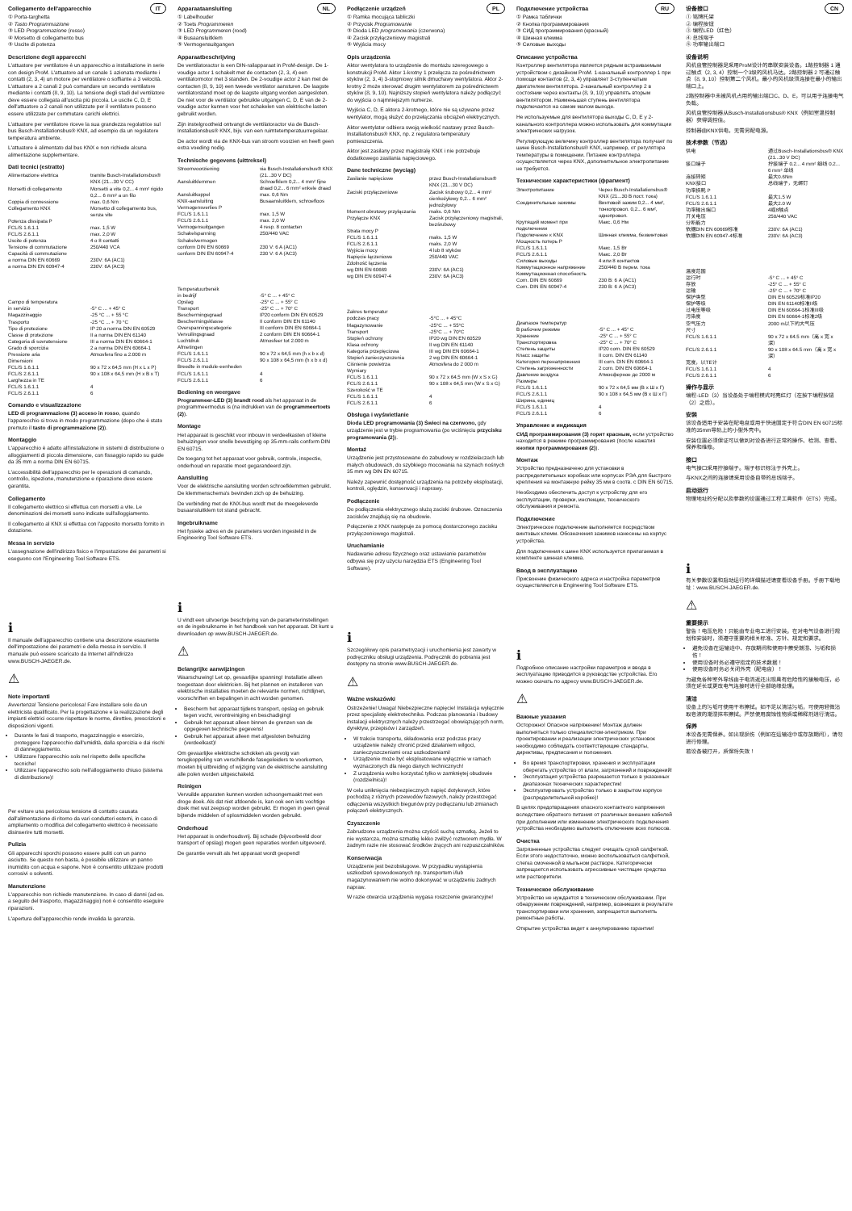Collegamento dell'apparecchio IT
① Porta-targhetta
② Tasto Programmazione
③ LED Programmazione (rosso)
④ Morsetto di collegamento bus
⑤ Uscite di potenza
Descrizione degli apparecchi
L'attuatore per ventilatore è un apparecchio a installazione in serie con design ProM. L'attuatore ad un canale 1 azionata mediante i contatti (2, 3, 4) un motore per ventilatore o soffiante a 3 velocità. L'attuatore a 2 canali 2 può comandare un secondo ventilatore mediante i contatti (8, 9, 10). La tensione degli stadi del ventilatore deve essere collegata all'uscita più piccola. Le uscite C, D, E dell'attuatore a 2 canali non utilizzate per il ventilatore possono essere utilizzate per commutare carichi elettrici.
L'attuatore per ventilatore riceve la sua grandezza regolatrice sul bus Busch-Installationsbus® KNX, ad esempio da un regolatore temperatura ambiente.
L'attuatore è alimentato dal bus KNX e non richiede alcuna alimentazione supplementare.
Dati tecnici (estratto)
| Alimentazione elettrica | tramite Busch-Installationsbus® KNX (21...30 V CC) |
| Morsetti di collegamento | Morsetti a vite 0,2... 4 mm² rigido 0,2... 6 mm² a un filo |
| Coppia di connessione | max. 0,6 Nm |
| Collegamento KNX | Morsetto di collegamento bus, senza vite |
| Potenza dissipata P | |
| FCL/S 1.6.1.1 | max. 1,5 W |
| FCL/S 2.6.1.1 | max. 2,0 W |
| Uscite di potenza | 4 o 8 contatti |
| Tensione di commutazione | 250/440 VCA |
| Capacità di commutazione | |
| a norma DIN EN 60669 | 230V: 6A (AC1) |
| a norma DIN EN 60947-4 | 230V: 6A (AC3) |
| Campo di temperatura | |
| in servizio | -5° C ... + 45° C |
| Magazzinaggio | -25 °C ... + 55 °C |
| Trasporto | -25 °C ... + 70 °C |
| Tipo di protezione | IP 20 a norma DIN EN 60529 |
| Classe di protezione | II a norma DIN EN 61140 |
| Categoria di sovratensione | III a norma DIN EN 60664-1 |
| Grado di sporcizia | 2 a norma DIN EN 60664-1 |
| Pressione aria | Atmosfera fino a 2.000 m |
| Dimensioni | |
| FCL/S 1.6.1.1 | 90 x 72 x 64,5 mm (H x L x P) |
| FCL/S 2.6.1.1 | 90 x 108 x 64,5 mm (H x B x T) |
| Larghezza in TE | |
| FCL/S 1.6.1.1 | 4 |
| FCL/S 2.6.1.1 | 6 |
Comando e visualizzazione
LED di programmazione (3) acceso in rosso, quando l'apparecchio si trova in modo programmazione (dopo che è stato premuto il tasto di programmazione (2)).
Montaggio
L'apparecchio è adatto all'installazione in sistemi di distribuzione o alloggiamenti di piccola dimensione, con fissaggio rapido su guide da 35 mm a norma DIN EN 60715.
L'accessibilità dell'apparecchio per le operazioni di comando, controllo, ispezione, manutenzione e riparazione deve essere garantita.
Collegamento
Il collegamento elettrico si effettua con morsetti a vite. Le denominazioni dei morsetti sono indicate sull'alloggiamento.
Il collegamento al KNX si effettua con l'apposito morsetto fornito in dotazione.
Messa in servizio
L'assegnazione dell'indirizzo fisico e l'impostazione dei parametri si eseguono con l'Engineering Tool Software ETS.
ℹ
Il manuale dell'apparecchio contiene una descrizione esauriente dell'impostazione dei parametri e della messa in servizio. Il manuale può essere scaricato da Internet all'indirizzo www.BUSCH-JAEGER.de.
⚠
Note importanti
Avvertenza! Tensione pericolosa! Fare installare solo da un elettricista qualificato. Per la progettazione e la realizzazione degli impianti elettrici occorre rispettare le norme, direttive, prescrizioni e disposizioni vigenti.
Durante le fasi di trasporto, magazzinaggio e esercizio, proteggere l'apparecchio dall'umidità, dalla sporcizia e dai rischi di danneggiamento.
Utilizzare l'apparecchio solo nel rispetto delle specifiche tecniche!
Utilizzare l'apparecchio solo nell'alloggiamento chiuso (sistema di distribuzione)!
Per evitare una pericolosa tensione di contatto causata dall'alimentazione di ritorno da vari conduttori esterni, in caso di ampliamento o modifica del collegamento elettrico è necessario disinserire tutti morsetti.
Pulizia
Gli apparecchi sporchi possono essere puliti con un panno asciutto. Se questo non basta, è possibile utilizzare un panno inumidito con acqua e sapone. Non è consentito utilizzare prodotti corrosivi o solventi.
Manutenzione
L'apparecchio non richiede manutenzione. In caso di danni (ad es. a seguito del trasporto, magazzinaggio) non è consentito eseguire riparazioni.
L'apertura dell'apparecchio rende invalida la garanzia.
Apparaataansluiting NL
① Labelhouder
② Toets Programmeren
③ LED Programmeren (rood)
④ Busaansluitklem
⑤ Vermogensuitgangen
Apparaatbeschrijving
De ventilatoractor is een DIN-railapparaat in ProM-design. De 1-voudige actor 1 schakelt met de contacten (2, 3, 4) een ventilatormotor met 3 standen. De 2-voudige actor 2 kan met de contacten (8, 9, 10) een tweede ventilator aansturen. De laagste ventilatorstand moet op de laagste uitgang worden aangesloten. De niet voor de ventilator gebruikte uitgangen C, D, E van de 2-voudige actor kunnen voor het schakelen van elektrische lasten gebruikt worden.
Zijn instelgrootheid ontvangt de ventilatoractor via de Busch-Installationsbus® KNX, bijv. van een ruimtetemperatuurregelaar.
De actor wordt via de KNX-bus van stroom voorzien en heeft geen extra voeding nodig.
Technische gegevens (uittreksel)
| Stroomvoorziening | via Busch-Installationsbus® KNX (21...30 V DC) |
| Aansluitklemmen | Schroefklem 0,2... 4 mm² fijne draad 0,2... 6 mm² enkele draad |
| Aansluitkoppel | max. 0,6 Nm |
| KNX-aansluiting | Busaansluitklem, schroefloos |
| Vermogensverlies P | |
| FCL/S 1.6.1.1 | max. 1,5 W |
| FCL/S 2.6.1.1 | max. 2,0 W |
| Vermogensuitgangen | 4 resp. 8 contacten |
| Schakelspanning | 250/440 VAC |
| Schakelvermogen | |
| conform DIN EN 60669 | 230 V: 6 A (AC1) |
| conform DIN EN 60947-4 | 230 V: 6 A (AC3) |
| Temperatuurbereik | |
| in bedrijf | -5° C ... + 45° C |
| Opslag | -25° C ... + 55° C |
| Transport | -25° C ... + 70° C |
| Beschermingsgraad | IP20 conform DIN EN 60529 |
| Beschermingsklasse | II conform DIN EN 61140 |
| Overspanningscategorie | III conform DIN EN 60664-1 |
| Vervuilingsgraad | 2 conform DIN EN 60664-1 |
| Luchtdruk | Atmosfeer tot 2.000 m |
| Afmetingen | |
| FCL/S 1.6.1.1 | 90 x 72 x 64,5 mm (h x b x d) |
| FCL/S 2.6.1.1 | 90 x 108 x 64,5 mm (h x b x d) |
| Breedte in module-eenheden | |
| FCL/S 1.6.1.1 | 4 |
| FCL/S 2.6.1.1 | 6 |
Bediening en weergave
Programmeer-LED (3) brandt rood als het apparaat in de programmeermodus is (na indrukken van de programmeertoets (2)).
Montage
Het apparaat is geschikt voor inbouw in verdeelkasten of kleine behuizingen voor snelle bevestiging op 35-mm-rails conform DIN EN 60715.
De toegang tot het apparaat voor gebruik, controle, inspectie, onderhoud en reparatie moet gegarandeerd zijn.
Aansluiting
Voor de elektrische aansluiting worden schroefklemmen gebruikt. De klemmenschema's bevinden zich op de behuizing.
De verbinding met de KNX-bus wordt met de meegeleverde busaansluitklem tot stand gebracht.
Ingebruikname
Het fysieke adres en de parameters worden ingesteld in de Engineering Tool Software ETS.
ℹ
U vindt een uitvoerige beschrijving van de parameterinstellingen en de ingebruikname in het handboek van het apparaat. Dit kunt u downloaden op www.BUSCH-JAEGER.de.
⚠
Belangrijke aanwijzingen
Waarschuwing! Let op, gevaarlijke spanning! Installatie alleen toegestaan door elektricien. Bij het plannen en installeren van elektrische installaties moeten de relevante normen, richtlijnen, voorschriften en bepalingen in acht worden genomen.
Bescherm het apparaat tijdens transport, opslag en gebruik tegen vocht, verontreiniging en beschadiging!
Gebruik het apparaat alleen binnen de grenzen van de opgegeven technische gegevens!
Gebruik het apparaat alleen met afgesloten behuizing (verdeelkast)!
Om gevaarlijke elektrische schokken als gevolg van terugkoppeling van verschillende fasegeleiders te voorkomen, moeten bij uitbreiding of wijziging van de elektrische aansluiting alle polen worden uitgeschakeld.
Reinigen
Vervuilde apparaten kunnen worden schoongemaakt met een droge doek. Als dat niet afdoende is, kan ook een iets vochtige doek met wat zeepsop worden gebruikt. Er mogen in geen geval bijtende middelen of oplosmiddelen worden gebruikt.
Onderhoud
Het apparaat is onderhoudsvrij. Bij schade (bijvoorbeeld door transport of opslag) mogen geen reparaties worden uitgevoerd.
De garantie vervalt als het apparaat wordt geopend!
Podłączenie urządzeń PL
① Ramka mocująca tabliczki
② Przycisk Programowanie
③ Dioda LED programowania (czerwona)
④ Zacisk przyłączeniowy magistrali
⑤ Wyjścia mocy
Opis urządzenia
Aktor wentylatora to urządzenie do montażu szeregowego o konstrukcji ProM. Aktor 1-krotny 1 przełącza za pośrednictwem styków (2, 3, 4) 3-stopniowy silnik dmuchawy wentylatora. Aktor 2-krotny 2 może sterować drugim wentylatorem za pośrednictwem styków (8, 9, 10). Najniższy stopień wentylatora należy podłączyć do wyjścia o najmniejszym numerze.
Wyjścia C, D, E aktora 2-krotnego, które nie są używane przez wentylator, mogą służyć do przełączania obciążeń elektrycznych.
Aktor wentylator odbiera swoją wielkość nastawy przez Busch-Installationsbus® KNX, np. z regulatora temperatury pomieszczenia.
Aktor jest zasilany przez magistralę KNX i nie potrzebuje dodatkowego zasilania napięciowego.
Dane techniczne (wyciąg)
| Zasilanie napięciowe | przez Busch-Installationsbus® KNX (21...30 V DC) |
| Zaciski przyłączeniowe | Zacisk śrubowy 0,2... 4 mm² cienkożyłowy 0,2... 6 mm² jednożyłowy |
| Moment obrotowy przyłączania | maks. 0,6 Nm |
| Przyłącze KNX | Zacisk przyłączeniowy magistrali, bezśrubowy |
| Strata mocy P | |
| FCL/S 1.6.1.1 | maks. 1,5 W |
| FCL/S 2.6.1.1 | maks. 2,0 W |
| Wyjścia mocy | 4 lub 8 styków |
| Napięcie łączeniowe | 250/440 VAC |
| Zdolność łączenia | |
| wg DIN EN 60669 | 230V: 6A (AC1) |
| wg DIN EN 60947-4 | 230V: 6A (AC3) |
| Zakres temperatur | |
| podczas pracy | -5°C ... + 45°C |
| Magazynowanie | -25°C ... + 55°C |
| Transport | -25°C ... + 70°C |
| Stopień ochrony | IP20 wg DIN EN 60529 |
| Klasa ochrony | II wg DIN EN 61140 |
| Kategoria przepięciowa | III wg DIN EN 60664-1 |
| Stopień zanieczyszczenia | 2 wg DIN EN 60664-1 |
| Ciśnienie powietrza | Atmosfera do 2 000 m |
| Wymiary | |
| FCL/S 1.6.1.1 | 90 x 72 x 64,5 mm (W x S x G) |
| FCL/S 2.6.1.1 | 90 x 108 x 64,5 mm (W x S x G) |
| Szerokość w TE | |
| FCL/S 1.6.1.1 | 4 |
| FCL/S 2.6.1.1 | 6 |
Obsługa i wyświetlanie
Dioda LED programowania (3) Świeci na czerwono, gdy urządzenie jest w trybie programowania (po wciśnięciu przycisku programowania (2)).
Montaż
Urządzenie jest przystosowane do zabudowy w rozdzielaczach lub małych obudowach, do szybkiego mocowania na szynach nośnych 35 mm wg DIN EN 60715.
Należy zapewnić dostępność urządzenia na potrzeby eksploatacji, kontroli, oględzin, konserwacji i naprawy.
Podłączenie
Do podłączenia elektrycznego służą zaciski śrubowe. Oznaczenia zacisków znajdują się na obudowie.
Połączenie z KNX następuje za pomocą dostarczonego zacisku przyłączeniowego magistrali.
Uruchamianie
Nadawanie adresu fizycznego oraz ustawianie parametrów odbywa się przy użyciu narzędzia ETS (Engineering Tool Software).
ℹ
Szczegółowy opis parametryzacji i uruchomienia jest zawarty w podręczniku obsługi urządzenia. Podręcznik do pobrania jest dostępny na stronie www.BUSCH-JAEGER.de.
⚠
Ważne wskazówki
Ostrzeżenie! Uwaga! Niebezpieczne napięcie! Instalacja wyłącznie przez specjalistę elektrotechnika. Podczas planowania i budowy instalacji elektrycznych należy przestrzegać obowiązujących norm, dyrektyw, przepisów i zarządzeń.
W trakcie transportu, składowania oraz podczas pracy urządzenie należy chronić przed działaniem wilgoci, zanieczyszczeniami oraz uszkodzeniami!
Urządzenie może być eksploatowane wyłącznie w ramach wyznaczonych dla niego danych technicznych!
Z urządzenia wolno korzystać tylko w zamkniętej obudowie (rozdzielnica)!
W celu uniknięcia niebezpiecznych napięć dotykowych, które pochodzą z różnych przewodów fazowych, należy przestrzegać odłączenia wszystkich biegunów przy podłączaniu lub zmianach połączeń elektrycznych.
Czyszczenie
Zabrudzone urządzenia można czyścić suchą szmatką. Jeżeli to nie wystarcza, można szmatkę lekko zwilżyć roztworem mydła. W żadnym razie nie stosować środków żrących ani rozpuszczalników.
Konserwacja
Urządzenie jest bezobsługowe. W przypadku wystąpienia uszkodzeń spowodowanych np. transportem i/lub magazynowaniem nie wolno dokonywać w urządzeniu żadnych napraw.
W razie otwarcia urządzenia wygasa roszczenie gwarancyjne!
Подключение устройства RU
① Рамка таблички
② Кнопка программирования
③ СИД программирования (красный)
④ Шинная клемма
⑤ Силовые выходы
Описание устройства
Контроллер вентилятора является рядным встраиваемым устройством с дизайном ProM. 1-канальный контроллер 1 при помощи контактов (2, 3, 4) управляет 3-ступенчатым двигателем вентилятора. 2-канальный контроллер 2 в состоянии через контакты (8, 9, 10) управлять вторым вентилятором. Наименьшая ступень вентилятора подключается на самом малом выходе.
Не используемые для вентилятора выходы C, D, E у 2-канального контроллера можно использовать для коммутации электрических нагрузок.
Регулирующую величину контроллер вентилятора получает по шине Busch-Installationsbus® KNX, например, от регулятора температуры в помещении. Питание контроллера осуществляется через KNX, дополнительное электропитание не требуется.
Технические характеристики (фрагмент)
| Электропитание | Через Busch-Installationsbus® KNX (21...30 В пост. тока) |
| Соединительные зажимы | Винтовой зажим 0,2... 4 мм², тонкопровол. 0,2... 6 мм², однопровол. |
| Крутящий момент при подключении | Макс. 0,6 Нм |
| Подключение к KNX | Шинная клемма, безвинтовая |
| Мощность потерь P | |
| FCL/S 1.6.1.1 | Макс. 1,5 Вт |
| FCL/S 2.6.1.1 | Макс. 2,0 Вт |
| Силовые выходы | 4 или 8 контактов |
| Коммутационное напряжение | 250/440 В перем. тока |
| Коммутационная способность | |
| Corn. DIN EN 60669 | 230 В: 6 A (AC1) |
| Corn. DIN EN 60947-4 | 230 В: 6 A (AC3) |
| Диапазон температур | |
| В рабочем режиме | -5° C ... + 45° C |
| Хранение | -25° C ... + 55° C |
| Транспортировка | -25° C ... + 70° C |
| Степень защиты | IP20 corn. DIN EN 60529 |
| Класс защиты | II corn. DIN EN 61140 |
| Категория перенапряжения | III corn. DIN EN 60664-1 |
| Степень загрязненности | 2 corn. DIN EN 60664-1 |
| Давление воздуха | Атмосферное до 2000 м |
| Размеры | |
| FCL/S 1.6.1.1 | 90 x 72 x 64,5 мм (В x Ш x Г) |
| FCL/S 2.6.1.1 | 90 x 108 x 64,5 мм (В x Ш x Г) |
| Ширина, единиц | |
| FCL/S 1.6.1.1 | 4 |
| FCL/S 2.6.1.1 | 6 |
Управление и индикация
СИД программирования (3) горит красным, если устройство находится в режиме программирования (после нажатия кнопки программирования (2)).
Монтаж
Устройство предназначено для установки в распределительных коробках или корпусах РЭА для быстрого крепления на монтажную рейку 35 мм в соотв. с DIN EN 60715.
Необходимо обеспечить доступ к устройству для его эксплуатации, проверки, инспекции, технического обслуживания и ремонта.
Подключение
Электрическое подключение выполняется посредством винтовых клемм. Обозначения зажимов нанесены на корпус устройства.
Для подключения к шине KNX используется прилагаемая в комплекте шинная клемма.
Ввод в эксплуатацию
Присвоение физического адреса и настройка параметров осуществляются в Engineering Tool Software ETS.
ℹ
Подробное описание настройки параметров и ввода в эксплуатацию приводится в руководстве устройства. Его можно скачать по адресу www.BUSCH-JAEGER.de.
⚠
Важные указания
Осторожно! Опасное напряжение! Монтаж должен выполняться только специалистом-электриком. При проектировании и реализации электрических установок необходимо соблюдать соответствующие стандарты, директивы, предписания и положения.
Во время транспортировки, хранения и эксплуатации оберегать устройство от влаги, загрязнений и повреждений!
Эксплуатация устройства разрешается только в указанных диапазонах технических характеристик!
Эксплуатировать устройство только в закрытом корпусе (распределительной коробке)!
В целях предотвращения опасного контактного напряжения вследствие обратного питания от различных внешних кабелей при дополнении или изменении электрического подключения устройства необходимо выполнить отключение всех полюсов.
Очистка
Загрязненные устройства следует очищать сухой салфеткой. Если этого недостаточно, можно воспользоваться салфеткой, слегка смоченной в мыльном растворе. Категорически запрещается использовать агрессивные чистящие средства или растворители.
Техническое обслуживание
Устройство не нуждается в техническом обслуживании. При обнаружении повреждений, например, возникших в результате транспортировки или хранения, запрещается выполнять ремонтные работы.
Открытие устройства ведет к аннулированию гарантии!
设备接口 CN
① 铭牌托架
② 编程按钮
③ 编程LED（红色）
④ 总线端子
⑤ 功率输出端口
设备说明
风机盘管控制器是采用ProM设计的串联安装设备。1路控制器 1 通过触点（2, 3, 4）控制一个3级的风机马达。2路控制器 2 可通过触点（8, 9, 10）控制第二个风机。最小的风机级须连接在最小的输出端口上。
2路控制器中未被风机占用的输出端口C、D、E，可以用于连接电气负载。
风机盘管控制器从Busch-Installationsbus® KNX（例如室温控制器）获得调控值。
控制器由KNX供电，无需另配电源。
技术参数（节选）
| 供电 | 通过Busch-Installationsbus® KNX (21...30 V DC) |
| 接口端子 | 拧接端子 0.2... 4 mm² 细线 0.2... 6 mm² 单线 |
| 连接转矩 | 最大0.6Nm |
| KNX接口 | 总线端子，无螺钉 |
| 功率损耗 P | |
| FCL/S 1.6.1.1 | 最大1.5 W |
| FCL/S 2.6.1.1 | 最大2.0 W |
| 功率输出端口 | 4或8触点 |
| 开关电压 | 250/440 VAC |
| 分断能力 | |
| 依据DIN EN 60669标准 | 230V: 6A (AC1) |
| 依据DIN EN 60947-4标准 | 230V: 6A (AC3) |
| 温度范围 | |
| 运行时 | -5° C ... + 45° C |
| 存放 | -25° C ... + 55° C |
| 运输 | -25° C ... + 70° C |
| 保护类型 | DIN EN 60529标准IP20 |
| 保护等级 | DIN EN 61140标准II级 |
| 过电压等级 | DIN EN 60664-1标准III级 |
| 污染度 | DIN EN 60664-1标准2级 |
| 空气压力 | 2000 m以下的大气压 |
| 尺寸 | |
| FCL/S 1.6.1.1 | 90 x 72 x 64.5 mm（高 x 宽 x 深） |
| FCL/S 2.6.1.1 | 90 x 108 x 64.5 mm（高 x 宽 x 深） |
| 宽度，以TE计 | |
| FCL/S 1.6.1.1 | 4 |
| FCL/S 2.6.1.1 | 6 |
操作与显示
编程-LED（3）当设备处于编程模式时亮红灯（在按下编程按钮（2）之后）。
安装
该设备适用于安装在配电盘或用于快速固定于符合DIN EN 60715标准的35mm导轨上的小型外壳中。
安装位置必须保证可以做到对设备进行正常的操作、检测、查看、保养和维修。
接口
电气接口采用拧接端子。端子标识标注于外壳上。
与KNX之间的连接请采用设备自带的总线端子。
启动运行
物理地址的分配以及参数的设置通过工程工具软件（ETS）完成。
ℹ
有关参数设置和启动运行的详细描述请查看设备手册。手册下载地址：www.BUSCH-JAEGER.de.
⚠
重要提示
警告！电压危险！只能由专业电工进行安装。在对电气设备进行规划和安装时，须遵守重要的相关标准、方针、规定和要求。
避免设备在运输途中、存放期间和使用中蒙受潮湿、污垢和损伤！
使用设备时务必遵守指定的技术数据！
使用设备时务必关闭外壳（配电盘）！
为避免各种室外导线由于电流返还出现具有危险性的接触电压，必须在延长或更改电气连接时进行全部绝缘处理。
清洁
设备上的污垢可使用干布擦拭。如不足以清洁污垢，可使用轻微沾取皂液的潮湿抹布擦拭。严禁使用腐蚀性物质或稀释剂进行清洁。
保养
本设备无需保养。如出现损伤（例如在运输途中或存放期间），请勿进行修理。
若设备被打开，质保将失效！